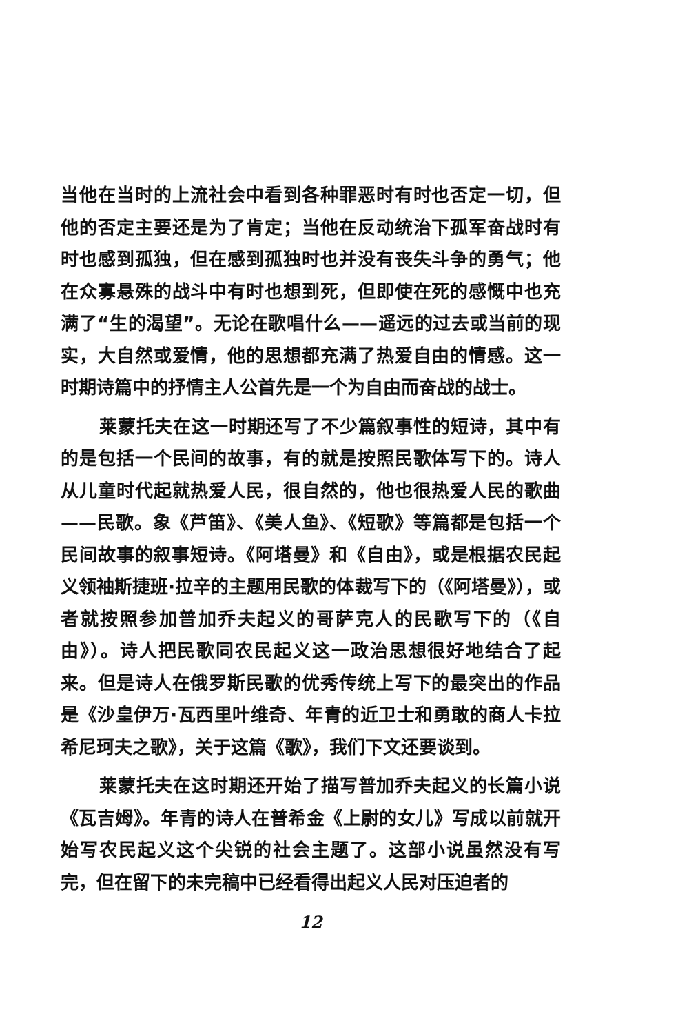当他在当时的上流社会中看到各种罪恶时有时也否定一切，但他的否定主要还是为了肯定；当他在反动统治下孤军奋战时有时也感到孤独，但在感到孤独时也并没有丧失斗争的勇气；他在众寡悬殊的战斗中有时也想到死，但即使在死的感慨中也充满了“生的渴望”。无论在歌唱什么——遥远的过去或当前的现实，大自然或爱情，他的思想都充满了热爱自由的情感。这一时期诗篇中的抒情主人公首先是一个为自由而奋战的战士。
莱蒙托夫在这一时期还写了不少篇叙事性的短诗，其中有的是包括一个民间的故事，有的就是按照民歌体写下的。诗人从儿童时代起就热爱人民，很自然的，他也很热爱人民的歌曲——民歌。象《芦笛》、《美人鱼》、《短歌》等篇都是包括一个民间故事的叙事短诗。《阿塔曼》和《自由》，或是根据农民起义领袖斯捷班·拉辛的主题用民歌的体裁写下的（《阿塔曼》），或者就按照参加普加乔夫起义的哥萨克人的民歌写下的（《自由》）。诗人把民歌同农民起义这一政治思想很好地结合了起来。但是诗人在俄罗斯民歌的优秀传统上写下的最突出的作品是《沙皇伊万·瓦西里叶维奇、年青的近卫士和勇敢的商人卡拉希尼珂夫之歌》，关于这篇《歌》，我们下文还要谈到。
莱蒙托夫在这时期还开始了描写普加乔夫起义的长篇小说《瓦吉姆》。年青的诗人在普希金《上尉的女儿》写成以前就开始写农民起义这个尖锐的社会主题了。这部小说虽然没有写完，但在留下的未完稿中已经看得出起义人民对压迫者的
12